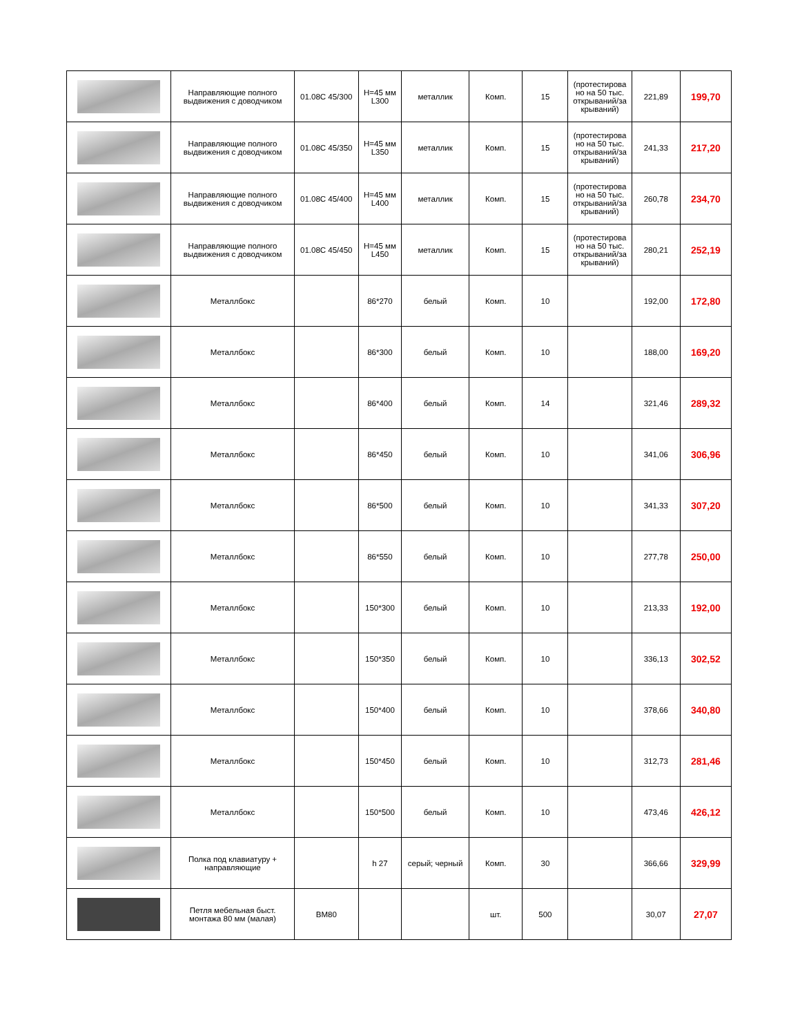| | Направляющие полного выдвижения с доводчиком | 01.08C 45/300 | H=45 мм L300 | металлик | Комп. | 15 | (протестирова но на 50 тыс. открываний/за крываний) | 221,89 | 199,70 |
| | Направляющие полного выдвижения с доводчиком | 01.08C 45/350 | H=45 мм L350 | металлик | Комп. | 15 | (протестирова но на 50 тыс. открываний/за крываний) | 241,33 | 217,20 |
| | Направляющие полного выдвижения с доводчиком | 01.08C 45/400 | H=45 мм L400 | металлик | Комп. | 15 | (протестирова но на 50 тыс. открываний/за крываний) | 260,78 | 234,70 |
| | Направляющие полного выдвижения с доводчиком | 01.08C 45/450 | H=45 мм L450 | металлик | Комп. | 15 | (протестирова но на 50 тыс. открываний/за крываний) | 280,21 | 252,19 |
| | Металлбокс | | 86*270 | белый | Комп. | 10 | | 192,00 | 172,80 |
| | Металлбокс | | 86*300 | белый | Комп. | 10 | | 188,00 | 169,20 |
| | Металлбокс | | 86*400 | белый | Комп. | 14 | | 321,46 | 289,32 |
| | Металлбокс | | 86*450 | белый | Комп. | 10 | | 341,06 | 306,96 |
| | Металлбокс | | 86*500 | белый | Комп. | 10 | | 341,33 | 307,20 |
| | Металлбокс | | 86*550 | белый | Комп. | 10 | | 277,78 | 250,00 |
| | Металлбокс | | 150*300 | белый | Комп. | 10 | | 213,33 | 192,00 |
| | Металлбокс | | 150*350 | белый | Комп. | 10 | | 336,13 | 302,52 |
| | Металлбокс | | 150*400 | белый | Комп. | 10 | | 378,66 | 340,80 |
| | Металлбокс | | 150*450 | белый | Комп. | 10 | | 312,73 | 281,46 |
| | Металлбокс | | 150*500 | белый | Комп. | 10 | | 473,46 | 426,12 |
| | Полка под клавиатуру + направляющие | | h 27 | серый; черный | Комп. | 30 | | 366,66 | 329,99 |
| | Петля мебельная быст. монтажа 80 мм (малая) | BM80 | | | шт. | 500 | | 30,07 | 27,07 |